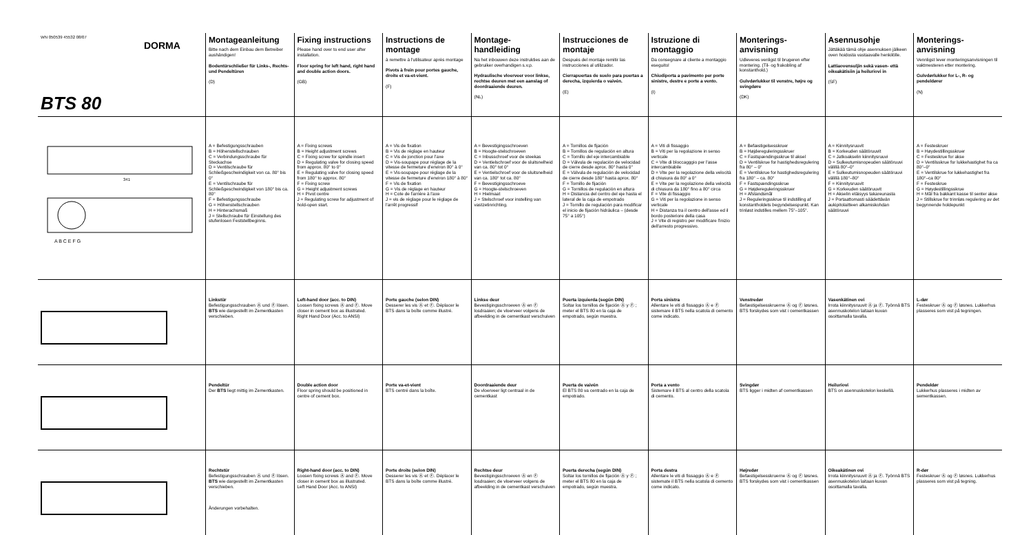| WN 050539 45532 08/07 DORMA BTS 80 | Montageanleitung Bitte nach dem Einbau dem Betreiber aushändigen! Bodentürschließer für Links-, Rechts- und Pendeltüren (D) | Fixing instructions Please hand over to end user after installation. Floor spring for left hand, right hand and double action doors. (GB) | Instructions de montage à remettre à l'utilisateur après montage Pivots à frein pour portes gauche, droite et va-et-vient. (F) | Montage-handleiding Na het inbouwen deze instrukties aan de gebruiker overhandigen s.v.p. Hydraulische vloerveer voor linkse, rechtse deuren met een aanslag of doordraaiende deuren. (NL) | Instrucciones de montaje Después del montaje remitir las instrucciones al utilizador. Cierrapuertas de suelo para puertas a derecha, izquierda o vaivén. (E) | Istruzione di montaggio Da consegnare al cliente a montaggio eseguito! Chiudiporta a pavimento per porte sinistre, destre e porte a vento. (I) | Monterings-anvisning Udleveres venligst til brugeren efter montering. (Til- og frakobling af konstanthold.) Gulvdørlukker til venstre, højre og svingdøre (DK) | Asennusohje Jättäkää tämä ohje asennuksen jälkeen oven hoidosta vastaavalle henkilölle. Lattiaovensuljin sekä vasen- että oikeakätisiin ja heiluriovi in (SF) | Monterings-anvisning Vennligst lever monteringsanvisningen til vaktmesteren etter montering. Gulvdørlukker for L-, R- og pendeldører (N) |
| 341 A B C E F G | A = Befestigungsschrauben B = Höhenstellschrauben C = Verbindungsschraube für Steckachse D = Ventilschraube für Schließgeschwindigkeit von ca. 80° bis 0° E = Ventilschraube für Schließgeschwindigkeit von 180° bis ca. 80° F = Befestigungsschraube G = Höhenstellschrauben H = Hinterachsmaß J = Stellschraube für Einstellung des stufenlosen Feststellbeginns. | A = Fixing screws B = Height adjustment screws C = Fixing screw for spindle insert D = Regulating valve for closing speed from approx. 80° to 0° E = Regulating valve for closing speed from 180° to approx. 80° F = Fixing screw G = Height adjustment screws H = Pivot centre J = Regulating screw for adjustment of hold-open start. | A = Vis de fixation B = Vis de réglage en hauteur C = Vis de jonction pour l'axe D = Vis-soupape pour réglage de la vitesse de fermeture d'environ 80° à 0° E = Vis-soupape pour réglage de la vitesse de fermeture d'environ 180° à 80° F = Vis de fixation G = Vis de réglage en hauteur H = Cote de l'arrière à l'axe J = vis de réglage pour le réglage de l'arrêt progressif | A = Bevestigingsschroeven B = Hoogte-stelschroeven C = Inbusschroef voor de steekas D = Ventielschroef voor de sluitsnelheid van ca. 80° tot 0° E = Ventielschroef voor de sluitsnelheid van ca. 180° tot ca. 80° F = Bevestigingsschroeve G = Hoogte-stelschroeven H = Hielmaat J = Stelschroef voor instelling van vastzetinrichting. | A = Tornillos de fijación B = Tornillos de regulación en altura C = Tornillo del eje intercambiable D = Válvula de regulación de velocidad de cierre desde aprox. 80° hasta 0° E = Válvula de regulación de velocidad de cierre desde 180° hasta aprox. 80° F = Tornillo de fijación G = Tornillos de regulación en altura H = Distancia del centro del eje hasta el lateral de la caja de empotrado J = Tornillo de regulación para modificar el inicio de fijación hidráulica – (desde 75° a 105°) | A = Viti di fissaggio B = Viti per la regolazione in senso verticale C = Vite di bloccagggio per l'asse intercambiabile D = Vite per la regolazione della velocità di chiusura da 80° a 0° E = Vite per la regolazione della velocità di chiusura da 180° fino a 80° circa F = Vite di fissaggio G = Viti per la regolazione in senso verticale H = Distanza tra il centro dell'asse ed il bordo posteriore della casa J = Vite di registro per modificare l'inizio dell'arresto progressivo. | A = Befæstigelsesskruer B = Højdereguleringsskruer C = Fastspændingsskrue til aksel D = Ventilskrue for hastighedsregulering fra 80° – 0° E = Ventilskrue for hastighedsregulering fra 180° – ca. 80° F = Fastspændingsskrue G = Højdereguleringsskruer H = Afstandsmål J = Reguleringsskrue til indstilling af konstantholdets begyndelsespunkt. Kan trinløst indstilles mellem 75°–105°. | A = Kiinnitysruuvit B = Korkeuden säätöruuvit C = Jatkoakselin kiinnitysruuvi D = Sulkeutumisnopeuden säätöruuvi välillä 80°–0° E = Sulkeutumisnopeuden säätöruuvi välillä 180°–80° F = Kiinnitysruuvit G = Korkeuden säätöruuvit H = Akselin etäisyys takareunasta J = Portaattomasti säädettävän aukipitolaitteen alkamiskohdan säätöruuvi | A = Festeskruer B = Høydestillingsskruer C = Festeskrue for akse D = Ventilsskrue for lukkehastighet fra ca 80°–0° E = Ventilskrue for lukkehastighet fra 180°–ca 80° F = Festeskrue G = Høydestillingsskrue H = Mål fra bakkant kasse til senter akse J = Stillskrue for trinnløs regulering av det begynnende holdepunkt |
| | Linkstür Befestigungsschrauben Ⓐ und Ⓕ lösen. BTS wie dargestellt im Zementkasten verschieben. | Left-hand door (acc. to DIN) Loosen fixing screws Ⓐ and Ⓕ. Move closer in cement box as illustrated. Right Hand Door (Acc. to ANSI) | Porte gauche (selon DIN) Desserer les vis Ⓐ et Ⓕ. Déplacer le BTS dans la boîte comme illustré. | Linkse deur Bevestigingsschroeven Ⓐ en Ⓕ losdraaien; de vloerveer volgens de afbeelding in de cementkast verschuiven | Puerta izquierda (según DIN) Soltar los tornillos de fijación Ⓐ y Ⓕ ; meter el BTS 80 en la caja de empotrado, según muestra. | Porta sinistra Allentare le viti di fissaggio Ⓐ e Ⓕ sistemare il BTS nella scatola di cemento come indicato. | Venstredør Befæstigelsesskruerne Ⓐ og Ⓕ løsnes. BTS forskydes som vist i cementkassen | Vasenkätinen ovi Irrota kiinnitysruuvit Ⓐ ja Ⓕ. Työnnä BTS asennuskotelon laitaan kuvan osoittamalla tavalla. | L-dør Festeskruer Ⓐ og Ⓕ løsnes. Lukkerhus plasseres som vist på tegningen. |
| | Pendeltür Der BTS liegt mittig im Zementkasten. | Double action door Floor spring should be positioned in centre of cement box. | Porte va-et-vient BTS centré dans la boîte. | Doordraaiende deur De vloerveer ligt centraal in de cementkast | Puerta de vaivén El BTS 80 va centrado en la caja de empotrado. | Porta a vento Sistemare il BTS al centro della scatola di cemento. | Svingdør BTS ligger i midten af cementkassen | Heiluriovi BTS on asennuskotelon keskellä. | Pendeldør Lukkerhus plasseres i midten av sementkassen. |
| | Rechtstür Befestigungsschrauben Ⓐ und Ⓕ lösen. BTS wie dargestellt im Zementkasten verschieben. Änderungen vorbehalten. | Right-hand door (acc. to DIN) Loosen fixing screws Ⓐ and Ⓕ. Move closer in cement box as illustrated. Left Hand Door (Acc. to ANSI) | Porte droite (selon DIN) Desserer les vis Ⓐ et Ⓕ. Déplacer le BTS dans la boîte comme illustré. | Rechtse deur Bevestigingsschroeven Ⓐ en Ⓕ losdraaien; de vloerveer volgens de afbeelding in de cementkast verschuiven | Puerta derecha (según DIN) Soltar los tornillos de fijación Ⓐ y Ⓕ ; meter el BTS 80 en la caja de empotrado, según muestra. | Porta destra Allentare le viti di fissaggio Ⓐ e Ⓕ sistemate il BTS nella scatola di cemento come indicato. | Højredør Befæstigelsesskruerne Ⓐ og Ⓕ løsnes. BTS forskydes som vist i cementkassen | Oikeakätinen ovi Irrota kiinnitysruuvit Ⓐ ja Ⓕ. Työnnä BTS asennuskotelon laitaan kuvan osoittamalla tavalla. | R-dør Festeskruer Ⓐ og Ⓕ løsnes. Lukkerhus plasseres som vist på tegning. |